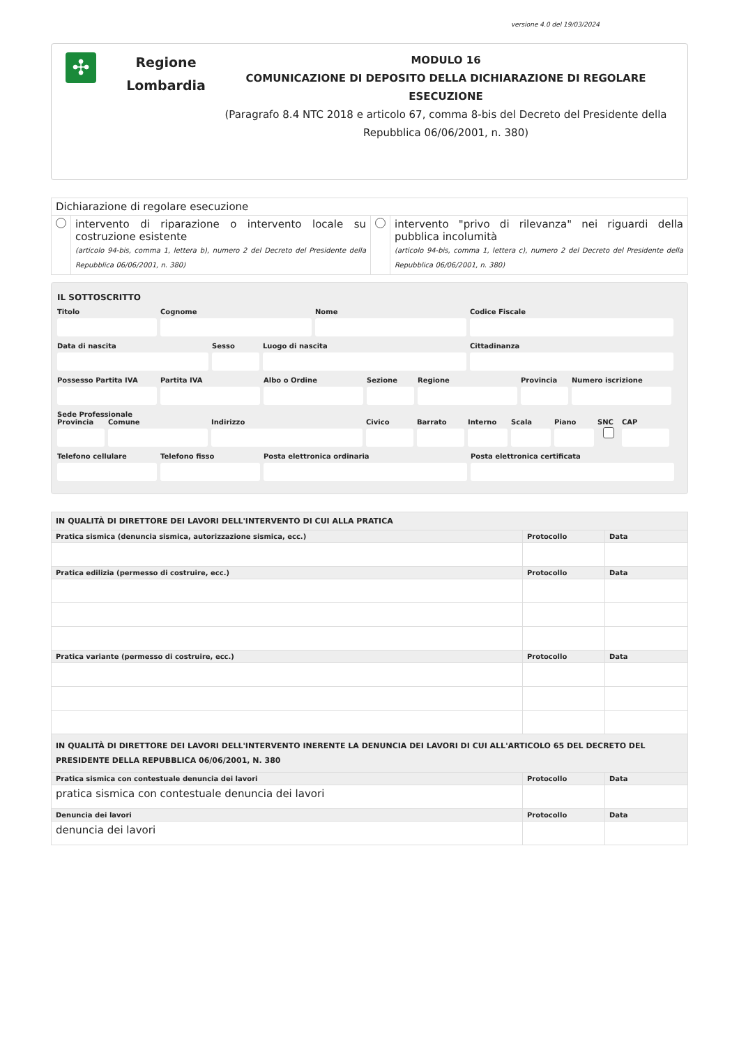versione 4.0 del 19/03/2024
✣
Regione
Lombardia
MODULO 16
COMUNICAZIONE DI DEPOSITO DELLA DICHIARAZIONE DI REGOLARE ESECUZIONE
(Paragrafo 8.4 NTC 2018 e articolo 67, comma 8-bis del Decreto del Presidente della Repubblica 06/06/2001, n. 380)
| Dichiarazione di regolare esecuzione | | | |
| | intervento di riparazione o intervento locale su costruzione esistente (articolo 94-bis, comma 1, lettera b), numero 2 del Decreto del Presidente della Repubblica 06/06/2001, n. 380) | | intervento "privo di rilevanza" nei riguardi della pubblica incolumità (articolo 94-bis, comma 1, lettera c), numero 2 del Decreto del Presidente della Repubblica 06/06/2001, n. 380) |
IL SOTTOSCRITTO
Titolo Cognome Nome Codice Fiscale
Data di nascita Sesso Luogo di nascita Cittadinanza
Possesso Partita IVA Partita IVA Albo o Ordine Sezione Regione Provincia Numero iscrizione
Sede Professionale
Provincia Comune Indirizzo Civico Barrato Interno Scala Piano SNC CAP
Telefono cellulare Telefono fisso Posta elettronica ordinaria Posta elettronica certificata
| IN QUALITÀ DI DIRETTORE DEI LAVORI DELL'INTERVENTO DI CUI ALLA PRATICA | | |
| --- | --- | --- |
| Pratica sismica (denuncia sismica, autorizzazione sismica, ecc.) | Protocollo | Data |
| Pratica edilizia (permesso di costruire, ecc.) | Protocollo | Data |
| Pratica variante (permesso di costruire, ecc.) | Protocollo | Data |
| IN QUALITÀ DI DIRETTORE DEI LAVORI DELL'INTERVENTO INERENTE LA DENUNCIA DEI LAVORI DI CUI ALL'ARTICOLO 65 DEL DECRETO DEL PRESIDENTE DELLA REPUBBLICA 06/06/2001, N. 380 | | |
| Pratica sismica con contestuale denuncia dei lavori | Protocollo | Data |
| pratica sismica con contestuale denuncia dei lavori | | |
| Denuncia dei lavori | Protocollo | Data |
| denuncia dei lavori | | |